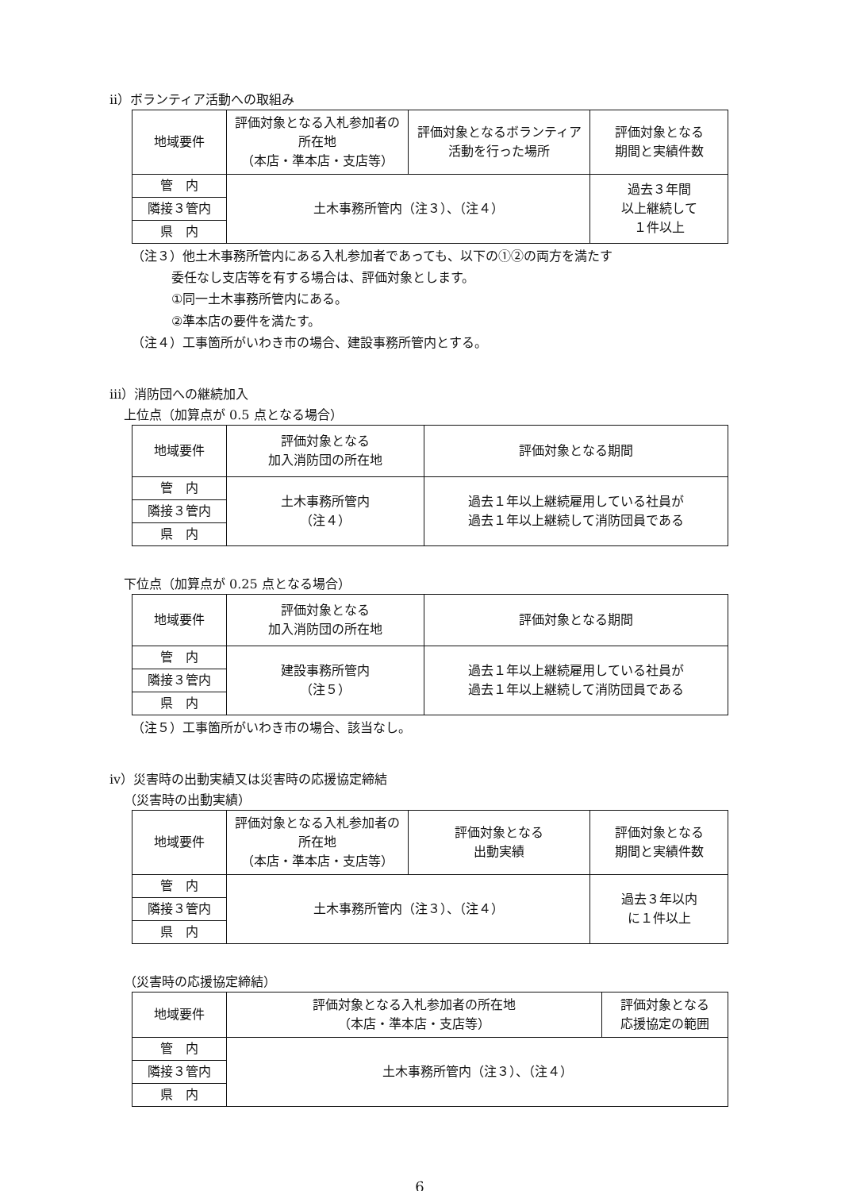ii）ボランティア活動への取組み
| 地域要件 | 評価対象となる入札参加者の所在地 （本店・準本店・支店等） | 評価対象となるボランティア活動を行った場所 | 評価対象となる 期間と実績件数 |
| --- | --- | --- | --- |
| 管 内 | 土木事務所管内（注３）、（注４） | | 過去３年間 以上継続して １件以上 |
| 隣接３管内 | | | |
| 県 内 | | | |
（注３）他土木事務所管内にある入札参加者であっても、以下の①②の両方を満たす
委任なし支店等を有する場合は、評価対象とします。
①同一土木事務所管内にある。
②準本店の要件を満たす。
（注４）工事箇所がいわき市の場合、建設事務所管内とする。
iii）消防団への継続加入
上位点（加算点が 0.5 点となる場合）
| 地域要件 | 評価対象となる 加入消防団の所在地 | 評価対象となる期間 |
| --- | --- | --- |
| 管 内 | 土木事務所管内 （注４） | 過去１年以上継続雇用している社員が 過去１年以上継続して消防団員である |
| 隣接３管内 | | |
| 県 内 | | |
下位点（加算点が 0.25 点となる場合）
| 地域要件 | 評価対象となる 加入消防団の所在地 | 評価対象となる期間 |
| --- | --- | --- |
| 管 内 | 建設事務所管内 （注５） | 過去１年以上継続雇用している社員が 過去１年以上継続して消防団員である |
| 隣接３管内 | | |
| 県 内 | | |
（注５）工事箇所がいわき市の場合、該当なし。
iv）災害時の出動実績又は災害時の応援協定締結
（災害時の出動実績）
| 地域要件 | 評価対象となる入札参加者の所在地 （本店・準本店・支店等） | 評価対象となる 出動実績 | 評価対象となる 期間と実績件数 |
| --- | --- | --- | --- |
| 管 内 | 土木事務所管内（注３）、（注４） | | 過去３年以内 に１件以上 |
| 隣接３管内 | | | |
| 県 内 | | | |
（災害時の応援協定締結）
| 地域要件 | 評価対象となる入札参加者の所在地 （本店・準本店・支店等） | 評価対象となる 応援協定の範囲 |
| --- | --- | --- |
| 管 内 | 土木事務所管内（注３）、（注４） | |
| 隣接３管内 | | |
| 県 内 | | |
6